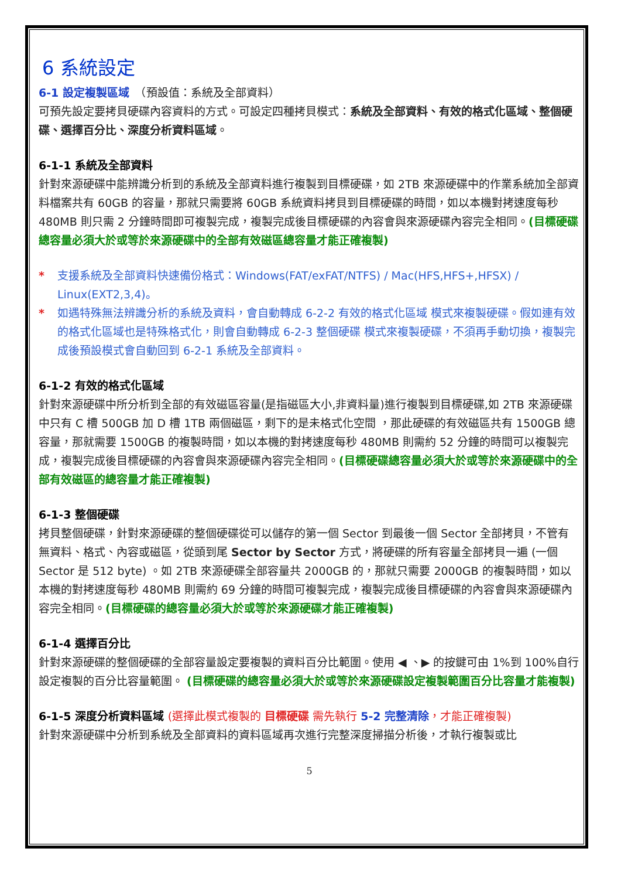6 系統設定
6-1 設定複製區域　（預設值：系統及全部資料）
可預先設定要拷貝硬碟內容資料的方式。可設定四種拷貝模式：系統及全部資料、有效的格式化區域、整個硬碟、選擇百分比、深度分析資料區域。
6-1-1 系統及全部資料
針對來源硬碟中能辨識分析到的系統及全部資料進行複製到目標硬碟，如 2TB 來源硬碟中的作業系統加全部資料檔案共有 60GB 的容量，那就只需要將 60GB 系統資料拷貝到目標硬碟的時間，如以本機對拷速度每秒 480MB 則只需 2 分鐘時間即可複製完成，複製完成後目標硬碟的內容會與來源硬碟內容完全相同。(目標硬碟總容量必須大於或等於來源硬碟中的全部有效磁區總容量才能正確複製)
* 支援系統及全部資料快速備份格式：Windows(FAT/exFAT/NTFS) / Mac(HFS,HFS+,HFSX) / Linux(EXT2,3,4)。
* 如遇特殊無法辨識分析的系統及資料，會自動轉成 6-2-2 有效的格式化區域 模式來複製硬碟。假如連有效的格式化區域也是特殊格式化，則會自動轉成 6-2-3 整個硬碟 模式來複製硬碟，不須再手動切換，複製完成後預設模式會自動回到 6-2-1 系統及全部資料。
6-1-2 有效的格式化區域
針對來源硬碟中所分析到全部的有效磁區容量(是指磁區大小,非資料量)進行複製到目標硬碟,如 2TB 來源硬碟中只有 C 槽 500GB 加 D 槽 1TB 兩個磁區，剩下的是未格式化空間 ，那此硬碟的有效磁區共有 1500GB 總容量，那就需要 1500GB 的複製時間，如以本機的對拷速度每秒 480MB 則需約 52 分鐘的時間可以複製完成，複製完成後目標硬碟的內容會與來源硬碟內容完全相同。(目標硬碟總容量必須大於或等於來源硬碟中的全部有效磁區的總容量才能正確複製)
6-1-3 整個硬碟
拷貝整個硬碟，針對來源硬碟的整個硬碟從可以儲存的第一個 Sector 到最後一個 Sector 全部拷貝，不管有無資料、格式、內容或磁區，從頭到尾 Sector by Sector 方式，將硬碟的所有容量全部拷貝一遍 (一個 Sector 是 512 byte) 。如 2TB 來源硬碟全部容量共 2000GB 的，那就只需要 2000GB 的複製時間，如以本機的對拷速度每秒 480MB 則需約 69 分鐘的時間可複製完成，複製完成後目標硬碟的內容會與來源硬碟內容完全相同。(目標硬碟的總容量必須大於或等於來源硬碟才能正確複製)
6-1-4 選擇百分比
針對來源硬碟的整個硬碟的全部容量設定要複製的資料百分比範圍。使用 ◀ 、▶ 的按鍵可由 1%到 100%自行設定複製的百分比容量範圍。 (目標硬碟的總容量必須大於或等於來源硬碟設定複製範圍百分比容量才能複製)
6-1-5 深度分析資料區域 (選擇此模式複製的 目標硬碟 需先執行 5-2 完整清除，才能正確複製)
針對來源硬碟中分析到系統及全部資料的資料區域再次進行完整深度掃描分析後，才執行複製或比
5